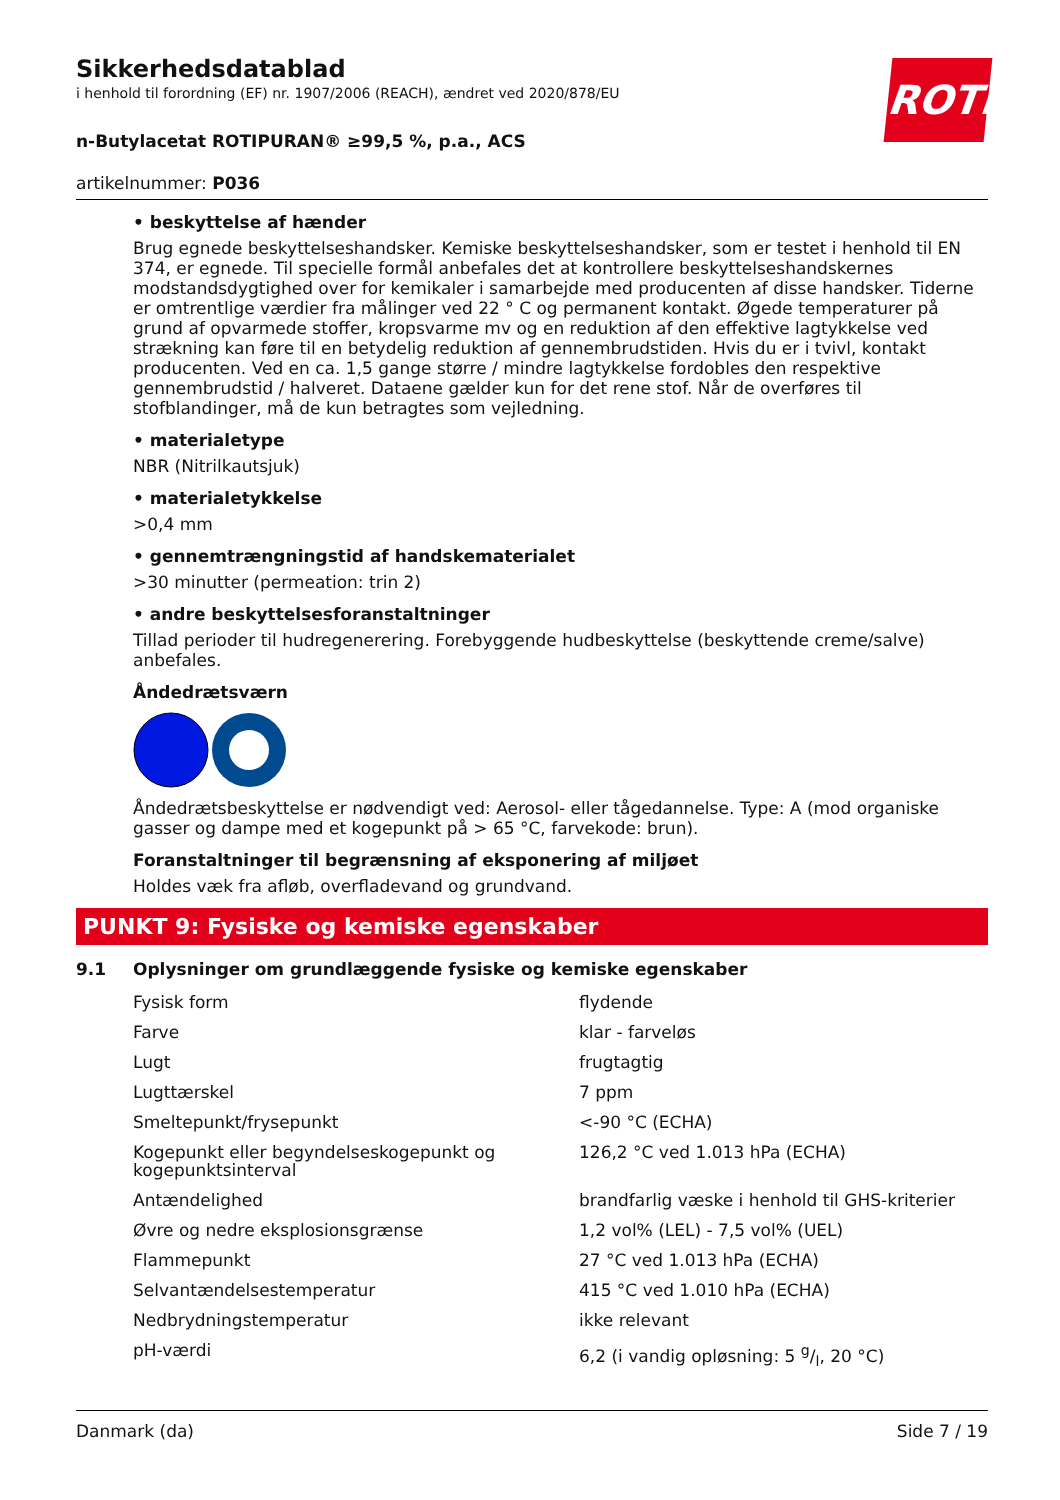ROTH
Sikkerhedsdatablad
i henhold til forordning (EF) nr. 1907/2006 (REACH), ændret ved 2020/878/EU
n-Butylacetat ROTIPURAN® ≥99,5 %, p.a., ACS
artikelnummer: P036
• beskyttelse af hænder
Brug egnede beskyttelseshandsker. Kemiske beskyttelseshandsker, som er testet i henhold til EN 374, er egnede. Til specielle formål anbefales det at kontrollere beskyttelseshandskernes modstandsdygtighed over for kemikaler i samarbejde med producenten af disse handsker. Tiderne er omtrentlige værdier fra målinger ved 22 ° C og permanent kontakt. Øgede temperaturer på grund af opvarmede stoffer, kropsvarme mv og en reduktion af den effektive lagtykkelse ved strækning kan føre til en betydelig reduktion af gennembrudstiden. Hvis du er i tvivl, kontakt producenten. Ved en ca. 1,5 gange større / mindre lagtykkelse fordobles den respektive gennembrudstid / halveret. Dataene gælder kun for det rene stof. Når de overføres til stofblandinger, må de kun betragtes som vejledning.
• materialetype
NBR (Nitrilkautsjuk)
• materialetykkelse
>0,4 mm
• gennemtrængningstid af handskematerialet
>30 minutter (permeation: trin 2)
• andre beskyttelsesforanstaltninger
Tillad perioder til hudregenerering. Forebyggende hudbeskyttelse (beskyttende creme/salve) anbefales.
Åndedrætsværn
Åndedrætsbeskyttelse er nødvendigt ved: Aerosol- eller tågedannelse. Type: A (mod organiske gasser og dampe med et kogepunkt på > 65 °C, farvekode: brun).
Foranstaltninger til begrænsning af eksponering af miljøet
Holdes væk fra afløb, overfladevand og grundvand.
PUNKT 9: Fysiske og kemiske egenskaber
9.1 Oplysninger om grundlæggende fysiske og kemiske egenskaber
| Fysisk form | flydende |
| Farve | klar - farveløs |
| Lugt | frugtagtig |
| Lugttærskel | 7 ppm |
| Smeltepunkt/frysepunkt | <-90 °C (ECHA) |
| Kogepunkt eller begyndelseskogepunkt og kogepunktsinterval | 126,2 °C ved 1.013 hPa (ECHA) |
| Antændelighed | brandfarlig væske i henhold til GHS-kriterier |
| Øvre og nedre eksplosionsgrænse | 1,2 vol% (LEL) - 7,5 vol% (UEL) |
| Flammepunkt | 27 °C ved 1.013 hPa (ECHA) |
| Selvantændelsestemperatur | 415 °C ved 1.010 hPa (ECHA) |
| Nedbrydningstemperatur | ikke relevant |
| pH-værdi | 6,2 (i vandig opløsning: 5 g/l, 20 °C) |
Danmark (da) Side 7 / 19